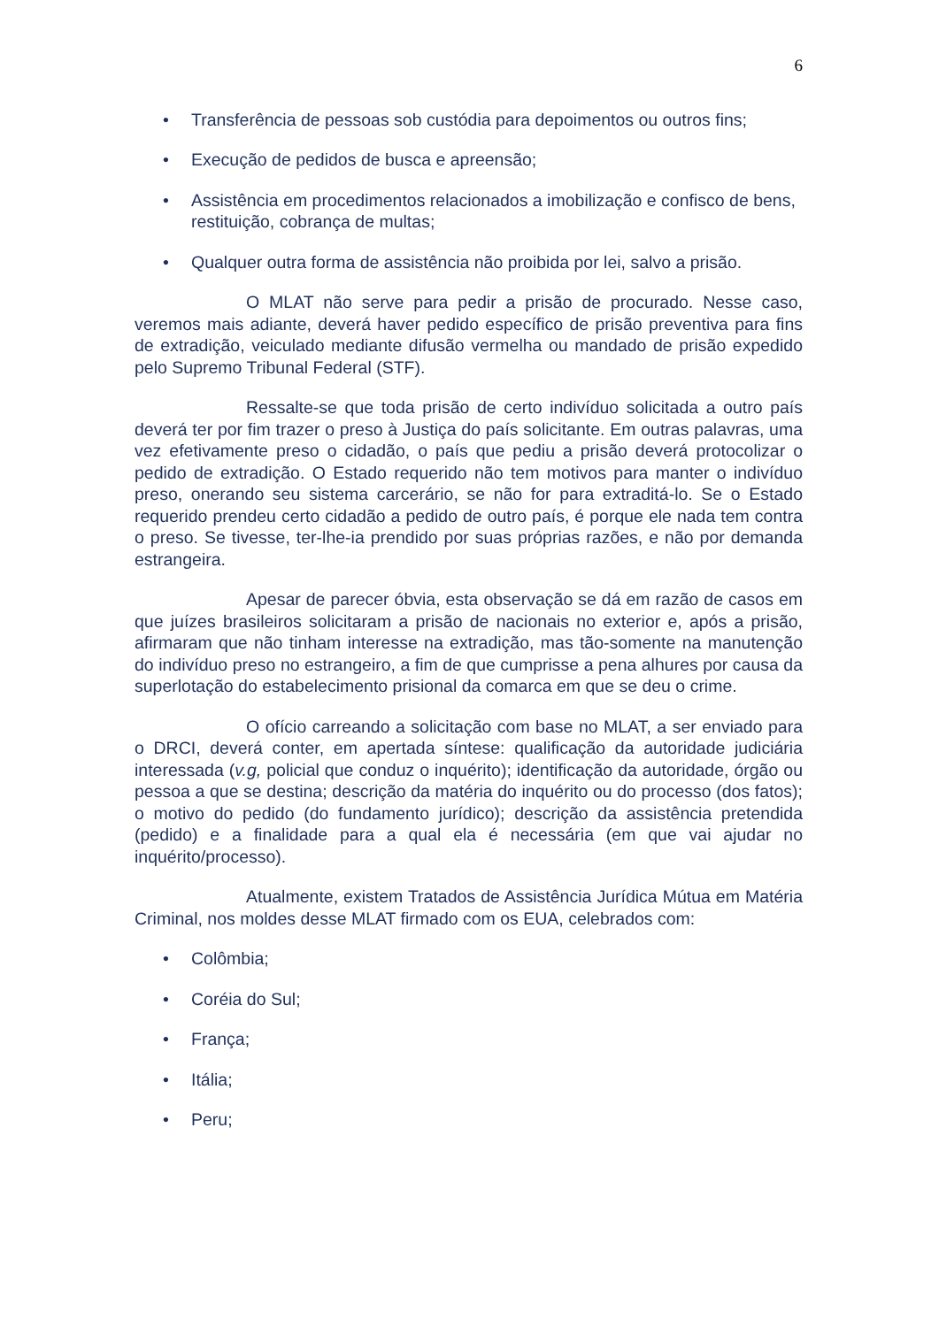6
• Transferência de pessoas sob custódia para depoimentos ou outros fins;
• Execução de pedidos de busca e apreensão;
• Assistência em procedimentos relacionados a imobilização e confisco de bens, restituição, cobrança de multas;
• Qualquer outra forma de assistência não proibida por lei, salvo a prisão.
O MLAT não serve para pedir a prisão de procurado. Nesse caso, veremos mais adiante, deverá haver pedido específico de prisão preventiva para fins de extradição, veiculado mediante difusão vermelha ou mandado de prisão expedido pelo Supremo Tribunal Federal (STF).
Ressalte-se que toda prisão de certo indivíduo solicitada a outro país deverá ter por fim trazer o preso à Justiça do país solicitante. Em outras palavras, uma vez efetivamente preso o cidadão, o país que pediu a prisão deverá protocolizar o pedido de extradição. O Estado requerido não tem motivos para manter o indivíduo preso, onerando seu sistema carcerário, se não for para extraditá-lo. Se o Estado requerido prendeu certo cidadão a pedido de outro país, é porque ele nada tem contra o preso. Se tivesse, ter-lhe-ia prendido por suas próprias razões, e não por demanda estrangeira.
Apesar de parecer óbvia, esta observação se dá em razão de casos em que juízes brasileiros solicitaram a prisão de nacionais no exterior e, após a prisão, afirmaram que não tinham interesse na extradição, mas tão-somente na manutenção do indivíduo preso no estrangeiro, a fim de que cumprisse a pena alhures por causa da superlotação do estabelecimento prisional da comarca em que se deu o crime.
O ofício carreando a solicitação com base no MLAT, a ser enviado para o DRCI, deverá conter, em apertada síntese: qualificação da autoridade judiciária interessada (v.g, policial que conduz o inquérito); identificação da autoridade, órgão ou pessoa a que se destina; descrição da matéria do inquérito ou do processo (dos fatos); o motivo do pedido (do fundamento jurídico); descrição da assistência pretendida (pedido) e a finalidade para a qual ela é necessária (em que vai ajudar no inquérito/processo).
Atualmente, existem Tratados de Assistência Jurídica Mútua em Matéria Criminal, nos moldes desse MLAT firmado com os EUA, celebrados com:
• Colômbia;
• Coréia do Sul;
• França;
• Itália;
• Peru;